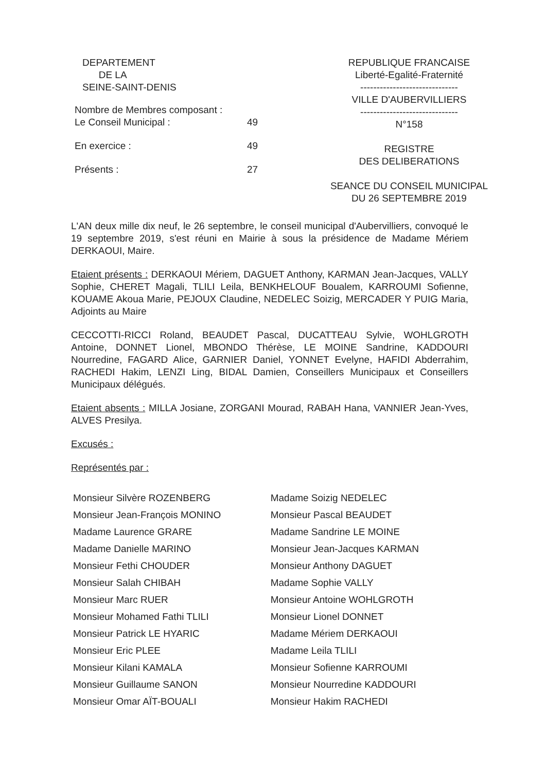DEPARTEMENT
DE LA
SEINE-SAINT-DENIS
| Nombre de Membres composant : Le Conseil Municipal : | 49 |
| En exercice : | 49 |
| Présents : | 27 |
REPUBLIQUE FRANCAISE
Liberté-Egalité-Fraternité
------------------------------
VILLE D'AUBERVILLIERS
------------------------------
N°158
REGISTRE
DES DELIBERATIONS
SEANCE DU CONSEIL MUNICIPAL
DU 26 SEPTEMBRE 2019
L'AN deux mille dix neuf, le 26 septembre, le conseil municipal d'Aubervilliers, convoqué le 19 septembre 2019, s'est réuni en Mairie à sous la présidence de Madame Mériem DERKAOUI, Maire.
Etaient présents : DERKAOUI Mériem, DAGUET Anthony, KARMAN Jean-Jacques, VALLY Sophie, CHERET Magali, TLILI Leila, BENKHELOUF Boualem, KARROUMI Sofienne, KOUAME Akoua Marie, PEJOUX Claudine, NEDELEC Soizig, MERCADER Y PUIG Maria, Adjoints au Maire
CECCOTTI-RICCI Roland, BEAUDET Pascal, DUCATTEAU Sylvie, WOHLGROTH Antoine, DONNET Lionel, MBONDO Thérèse, LE MOINE Sandrine, KADDOURI Nourredine, FAGARD Alice, GARNIER Daniel, YONNET Evelyne, HAFIDI Abderrahim, RACHEDI Hakim, LENZI Ling, BIDAL Damien, Conseillers Municipaux et Conseillers Municipaux délégués.
Etaient absents : MILLA Josiane, ZORGANI Mourad, RABAH Hana, VANNIER Jean-Yves, ALVES Presilya.
Excusés :
Représentés par :
| Monsieur Silvère ROZENBERG | Madame Soizig NEDELEC |
| Monsieur Jean-François MONINO | Monsieur Pascal BEAUDET |
| Madame Laurence GRARE | Madame Sandrine LE MOINE |
| Madame Danielle MARINO | Monsieur Jean-Jacques KARMAN |
| Monsieur Fethi CHOUDER | Monsieur Anthony DAGUET |
| Monsieur Salah CHIBAH | Madame Sophie VALLY |
| Monsieur Marc RUER | Monsieur Antoine WOHLGROTH |
| Monsieur Mohamed Fathi TLILI | Monsieur Lionel DONNET |
| Monsieur Patrick LE HYARIC | Madame Mériem DERKAOUI |
| Monsieur Eric PLEE | Madame Leila TLILI |
| Monsieur Kilani KAMALA | Monsieur Sofienne KARROUMI |
| Monsieur Guillaume SANON | Monsieur Nourredine KADDOURI |
| Monsieur Omar AÏT-BOUALI | Monsieur Hakim RACHEDI |